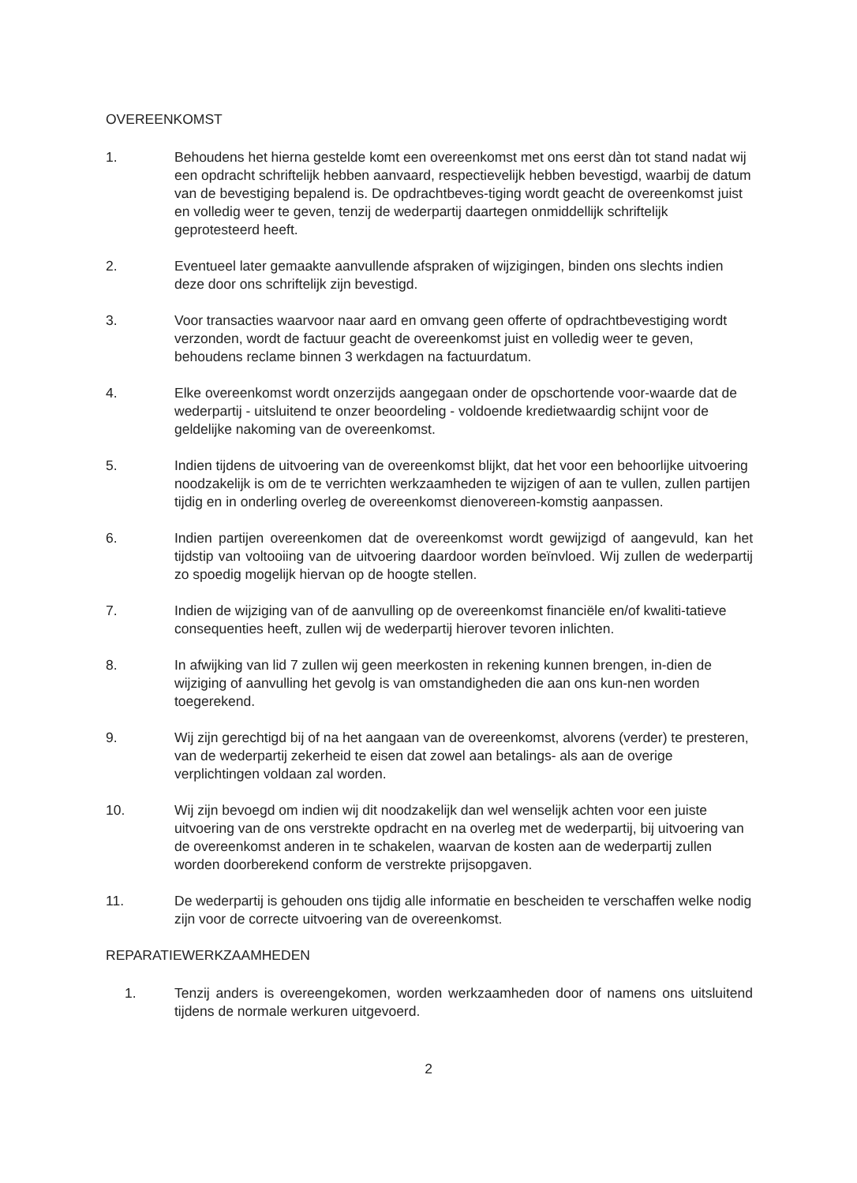OVEREENKOMST
1. Behoudens het hierna gestelde komt een overeenkomst met ons eerst dàn tot stand nadat wij een opdracht schriftelijk hebben aanvaard, respectievelijk hebben bevestigd, waarbij de datum van de bevestiging bepalend is. De opdrachtbeves-tiging wordt geacht de overeenkomst juist en volledig weer te geven, tenzij de wederpartij daartegen onmiddellijk schriftelijk geprotesteerd heeft.
2. Eventueel later gemaakte aanvullende afspraken of wijzigingen, binden ons slechts indien deze door ons schriftelijk zijn bevestigd.
3. Voor transacties waarvoor naar aard en omvang geen offerte of opdrachtbevestiging wordt verzonden, wordt de factuur geacht de overeenkomst juist en volledig weer te geven, behoudens reclame binnen 3 werkdagen na factuurdatum.
4. Elke overeenkomst wordt onzerzijds aangegaan onder de opschortende voor-waarde dat de wederpartij - uitsluitend te onzer beoordeling - voldoende kredietwaardig schijnt voor de geldelijke nakoming van de overeenkomst.
5. Indien tijdens de uitvoering van de overeenkomst blijkt, dat het voor een behoorlijke uitvoering noodzakelijk is om de te verrichten werkzaamheden te wijzigen of aan te vullen, zullen partijen tijdig en in onderling overleg de overeenkomst dienovereen-komstig aanpassen.
6. Indien partijen overeenkomen dat de overeenkomst wordt gewijzigd of aangevuld, kan het tijdstip van voltooiing van de uitvoering daardoor worden beïnvloed. Wij zullen de wederpartij zo spoedig mogelijk hiervan op de hoogte stellen.
7. Indien de wijziging van of de aanvulling op de overeenkomst financiële en/of kwaliti-tatieve consequenties heeft, zullen wij de wederpartij hierover tevoren inlichten.
8. In afwijking van lid 7 zullen wij geen meerkosten in rekening kunnen brengen, in-dien de wijziging of aanvulling het gevolg is van omstandigheden die aan ons kun-nen worden toegerekend.
9. Wij zijn gerechtigd bij of na het aangaan van de overeenkomst, alvorens (verder) te presteren, van de wederpartij zekerheid te eisen dat zowel aan betalings- als aan de overige verplichtingen voldaan zal worden.
10. Wij zijn bevoegd om indien wij dit noodzakelijk dan wel wenselijk achten voor een juiste uitvoering van de ons verstrekte opdracht en na overleg met de wederpartij, bij uitvoering van de overeenkomst anderen in te schakelen, waarvan de kosten aan de wederpartij zullen worden doorberekend conform de verstrekte prijsopgaven.
11. De wederpartij is gehouden ons tijdig alle informatie en bescheiden te verschaffen welke nodig zijn voor de correcte uitvoering van de overeenkomst.
REPARATIEWERKZAAMHEDEN
1. Tenzij anders is overeengekomen, worden werkzaamheden door of namens ons uitsluitend tijdens de normale werkuren uitgevoerd.
2